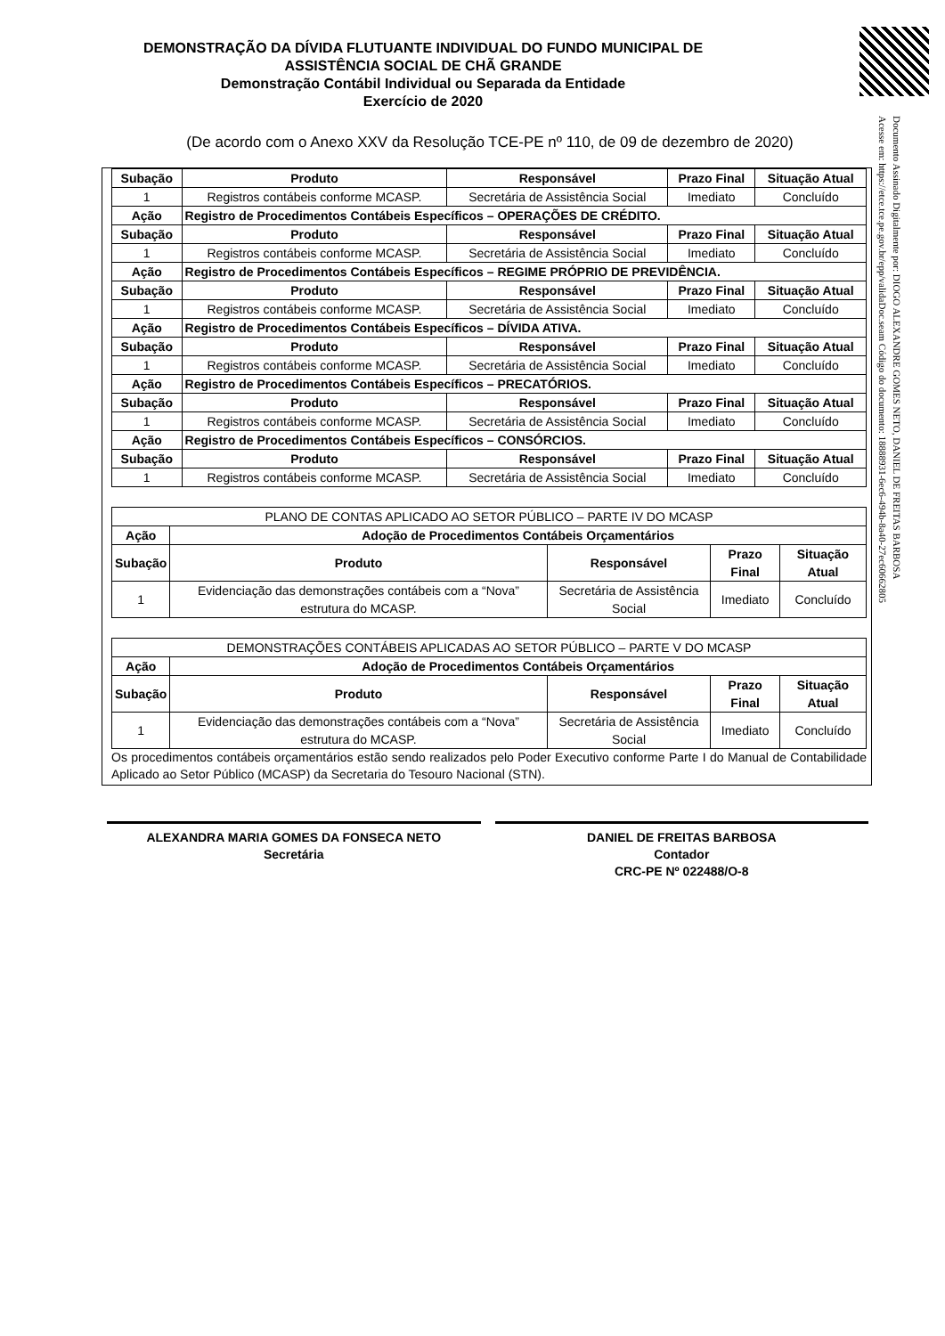Documento Assinado Digitalmente por: DIOGO ALEXANDRE GOMES NETO, DANIEL DE FREITAS BARBOSA
Acesse em: https://etce.tce.pe.gov.br/epp/validaDoc.seam Código do documento: 18888931-6ec6-494b-8a40-27ec6066280​5
DEMONSTRAÇÃO DA DÍVIDA FLUTUANTE INDIVIDUAL DO FUNDO MUNICIPAL DE ASSISTÊNCIA SOCIAL DE CHÃ GRANDE
Demonstração Contábil Individual ou Separada da Entidade
Exercício de 2020
(De acordo com o Anexo XXV da Resolução TCE-PE nº 110, de 09 de dezembro de 2020)
| Subação | Produto | Responsável | Prazo Final | Situação Atual |
| --- | --- | --- | --- | --- |
| 1 | Registros contábeis conforme MCASP. | Secretária de Assistência Social | Imediato | Concluído |
| Ação | Registro de Procedimentos Contábeis Específicos – OPERAÇÕES DE CRÉDITO. | | | |
| Subação | Produto | Responsável | Prazo Final | Situação Atual |
| 1 | Registros contábeis conforme MCASP. | Secretária de Assistência Social | Imediato | Concluído |
| Ação | Registro de Procedimentos Contábeis Específicos – REGIME PRÓPRIO DE PREVIDÊNCIA. | | | |
| Subação | Produto | Responsável | Prazo Final | Situação Atual |
| 1 | Registros contábeis conforme MCASP. | Secretária de Assistência Social | Imediato | Concluído |
| Ação | Registro de Procedimentos Contábeis Específicos – DÍVIDA ATIVA. | | | |
| Subação | Produto | Responsável | Prazo Final | Situação Atual |
| 1 | Registros contábeis conforme MCASP. | Secretária de Assistência Social | Imediato | Concluído |
| Ação | Registro de Procedimentos Contábeis Específicos – PRECATÓRIOS. | | | |
| Subação | Produto | Responsável | Prazo Final | Situação Atual |
| 1 | Registros contábeis conforme MCASP. | Secretária de Assistência Social | Imediato | Concluído |
| Ação | Registro de Procedimentos Contábeis Específicos – CONSÓRCIOS. | | | |
| Subação | Produto | Responsável | Prazo Final | Situação Atual |
| 1 | Registros contábeis conforme MCASP. | Secretária de Assistência Social | Imediato | Concluído |
| PLANO DE CONTAS APLICADO AO SETOR PÚBLICO – PARTE IV DO MCASP | | | | |
| Ação | Adoção de Procedimentos Contábeis Orçamentários | | | |
| Subação | Produto | Responsável | Prazo Final | Situação Atual |
| 1 | Evidenciação das demonstrações contábeis com a “Nova” estrutura do MCASP. | Secretária de Assistência Social | Imediato | Concluído |
| DEMONSTRAÇÕES CONTÁBEIS APLICADAS AO SETOR PÚBLICO – PARTE V DO MCASP | | | | |
| Ação | Adoção de Procedimentos Contábeis Orçamentários | | | |
| Subação | Produto | Responsável | Prazo Final | Situação Atual |
| 1 | Evidenciação das demonstrações contábeis com a “Nova” estrutura do MCASP. | Secretária de Assistência Social | Imediato | Concluído |
Os procedimentos contábeis orçamentários estão sendo realizados pelo Poder Executivo conforme Parte I do Manual de Contabilidade Aplicado ao Setor Público (MCASP) da Secretaria do Tesouro Nacional (STN).
ALEXANDRA MARIA GOMES DA FONSECA NETO
Secretária
DANIEL DE FREITAS BARBOSA
Contador
CRC-PE Nº 022488/O-8